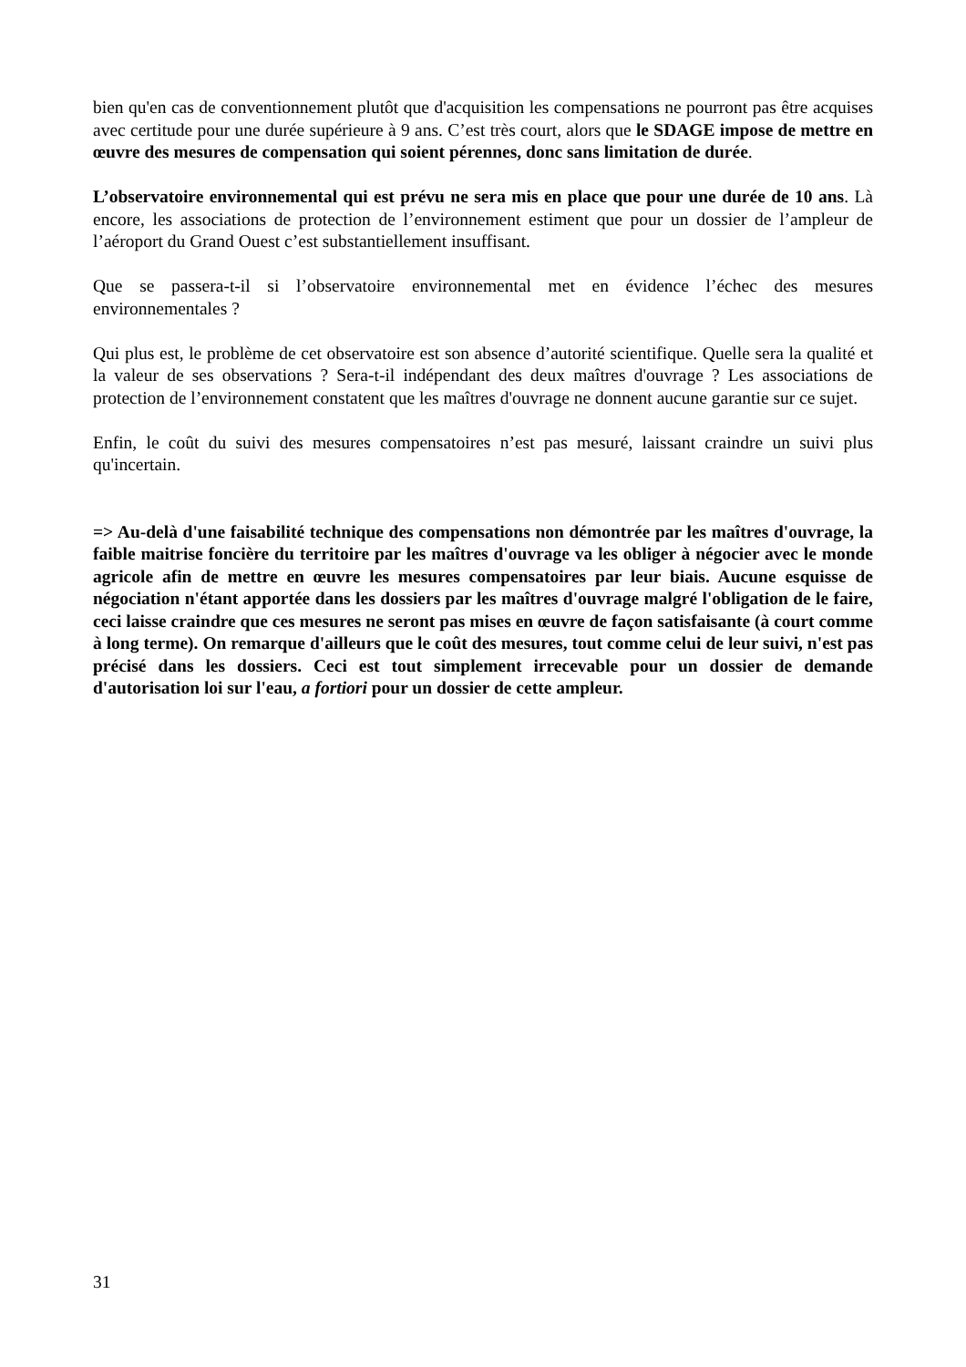bien qu'en cas de conventionnement plutôt que d'acquisition les compensations ne pourront pas être acquises avec certitude pour une durée supérieure à 9 ans. C’est très court, alors que le SDAGE impose de mettre en œuvre des mesures de compensation qui soient pérennes, donc sans limitation de durée.
L’observatoire environnemental qui est prévu ne sera mis en place que pour une durée de 10 ans. Là encore, les associations de protection de l’environnement estiment que pour un dossier de l’ampleur de l’aéroport du Grand Ouest c’est substantiellement insuffisant.
Que se passera-t-il si l’observatoire environnemental met en évidence l’échec des mesures environnementales ?
Qui plus est, le problème de cet observatoire est son absence d’autorité scientifique. Quelle sera la qualité et la valeur de ses observations ? Sera-t-il indépendant des deux maîtres d'ouvrage ? Les associations de protection de l’environnement constatent que les maîtres d'ouvrage ne donnent aucune garantie sur ce sujet.
Enfin, le coût du suivi des mesures compensatoires n’est pas mesuré, laissant craindre un suivi plus qu'incertain.
=> Au-delà d'une faisabilité technique des compensations non démontrée par les maîtres d'ouvrage, la faible maitrise foncière du territoire par les maîtres d'ouvrage va les obliger à négocier avec le monde agricole afin de mettre en œuvre les mesures compensatoires par leur biais. Aucune esquisse de négociation n'étant apportée dans les dossiers par les maîtres d'ouvrage malgré l'obligation de le faire, ceci laisse craindre que ces mesures ne seront pas mises en œuvre de façon satisfaisante (à court comme à long terme). On remarque d'ailleurs que le coût des mesures, tout comme celui de leur suivi, n'est pas précisé dans les dossiers. Ceci est tout simplement irrecevable pour un dossier de demande d'autorisation loi sur l'eau, a fortiori pour un dossier de cette ampleur.
31